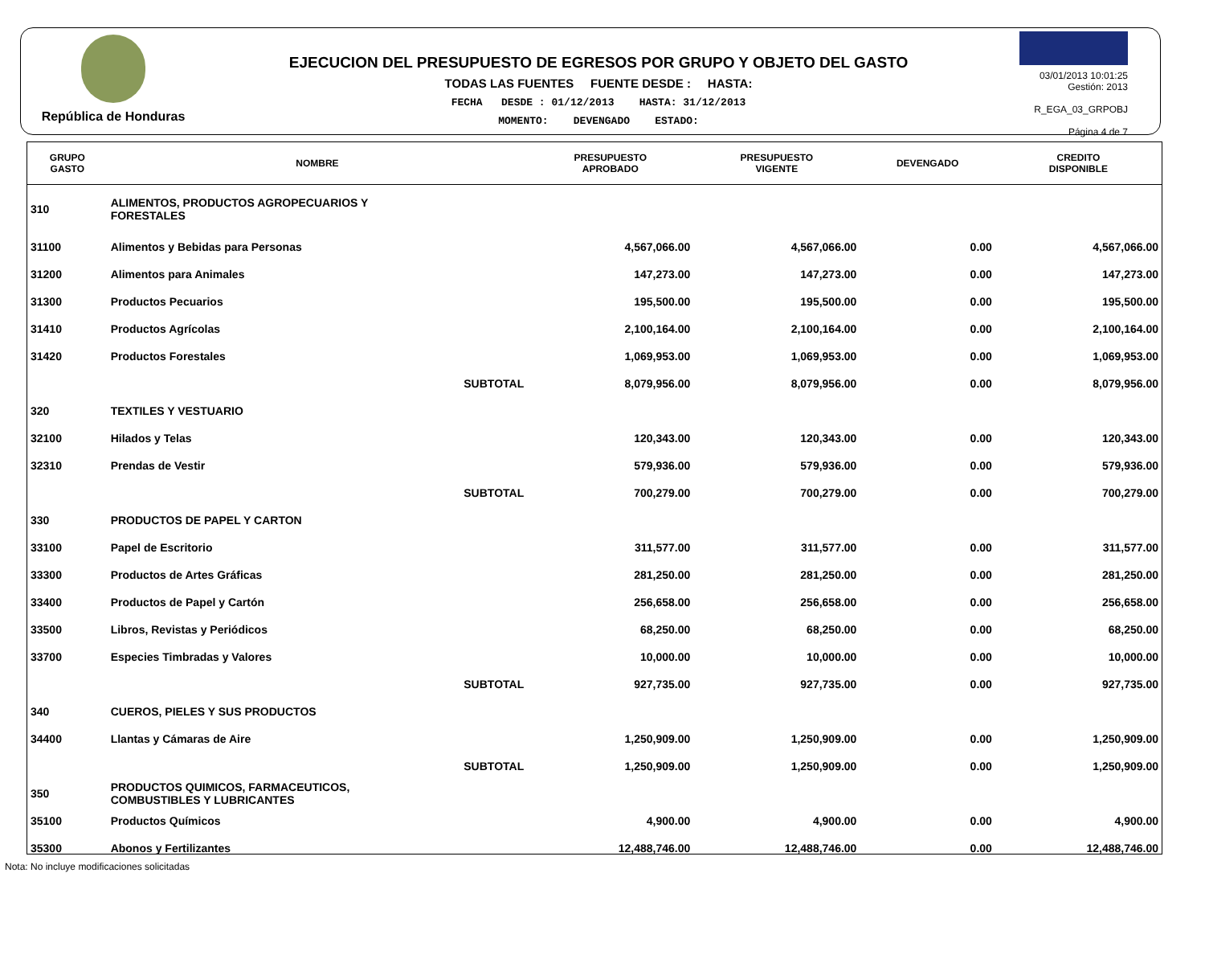República de Honduras
EJECUCION DEL PRESUPUESTO DE EGRESOS POR GRUPO Y OBJETO DEL GASTO
TODAS LAS FUENTES FUENTE DESDE : HASTA:
FECHA DESDE : 01/12/2013 HASTA: 31/12/2013
MOMENTO: DEVENGADO ESTADO:
03/01/2013 10:01:25
Gestión: 2013
R_EGA_03_GRPOBJ
Página 4 de 7
| GRUPO GASTO | NOMBRE | PRESUPUESTO APROBADO | PRESUPUESTO VIGENTE | DEVENGADO | CREDITO DISPONIBLE |
| --- | --- | --- | --- | --- | --- |
| 310 | ALIMENTOS, PRODUCTOS AGROPECUARIOS Y FORESTALES | | | | |
| 31100 | Alimentos y Bebidas para Personas | 4,567,066.00 | 4,567,066.00 | 0.00 | 4,567,066.00 |
| 31200 | Alimentos para Animales | 147,273.00 | 147,273.00 | 0.00 | 147,273.00 |
| 31300 | Productos Pecuarios | 195,500.00 | 195,500.00 | 0.00 | 195,500.00 |
| 31410 | Productos Agrícolas | 2,100,164.00 | 2,100,164.00 | 0.00 | 2,100,164.00 |
| 31420 | Productos Forestales | 1,069,953.00 | 1,069,953.00 | 0.00 | 1,069,953.00 |
| | SUBTOTAL | 8,079,956.00 | 8,079,956.00 | 0.00 | 8,079,956.00 |
| 320 | TEXTILES Y VESTUARIO | | | | |
| 32100 | Hilados y Telas | 120,343.00 | 120,343.00 | 0.00 | 120,343.00 |
| 32310 | Prendas de Vestir | 579,936.00 | 579,936.00 | 0.00 | 579,936.00 |
| | SUBTOTAL | 700,279.00 | 700,279.00 | 0.00 | 700,279.00 |
| 330 | PRODUCTOS DE PAPEL Y CARTON | | | | |
| 33100 | Papel de Escritorio | 311,577.00 | 311,577.00 | 0.00 | 311,577.00 |
| 33300 | Productos de Artes Gráficas | 281,250.00 | 281,250.00 | 0.00 | 281,250.00 |
| 33400 | Productos de Papel y Cartón | 256,658.00 | 256,658.00 | 0.00 | 256,658.00 |
| 33500 | Libros, Revistas y Periódicos | 68,250.00 | 68,250.00 | 0.00 | 68,250.00 |
| 33700 | Especies Timbradas y Valores | 10,000.00 | 10,000.00 | 0.00 | 10,000.00 |
| | SUBTOTAL | 927,735.00 | 927,735.00 | 0.00 | 927,735.00 |
| 340 | CUEROS, PIELES Y SUS PRODUCTOS | | | | |
| 34400 | Llantas y Cámaras de Aire | 1,250,909.00 | 1,250,909.00 | 0.00 | 1,250,909.00 |
| | SUBTOTAL | 1,250,909.00 | 1,250,909.00 | 0.00 | 1,250,909.00 |
| 350 | PRODUCTOS QUIMICOS, FARMACEUTICOS, COMBUSTIBLES Y LUBRICANTES | | | | |
| 35100 | Productos Químicos | 4,900.00 | 4,900.00 | 0.00 | 4,900.00 |
| 35300 | Abonos y Fertilizantes | 12,488,746.00 | 12,488,746.00 | 0.00 | 12,488,746.00 |
Nota: No incluye modificaciones solicitadas